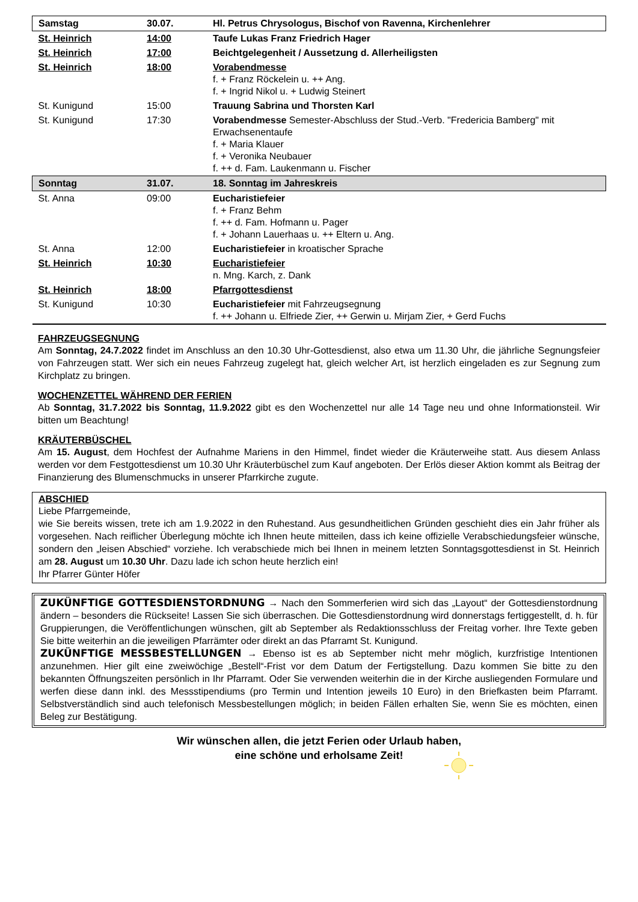| Samstag | 30.07. | Hl. Petrus Chrysologus, Bischof von Ravenna, Kirchenlehrer |
| St. Heinrich | 14:00 | Taufe Lukas Franz Friedrich Hager |
| St. Heinrich | 17:00 | Beichtgelegenheit / Aussetzung d. Allerheiligsten |
| St. Heinrich | 18:00 | Vorabendmesse f. + Franz Röckelein u. ++ Ang. f. + Ingrid Nikol u. + Ludwig Steinert |
| St. Kunigund | 15:00 | Trauung Sabrina und Thorsten Karl |
| St. Kunigund | 17:30 | Vorabendmesse Semester-Abschluss der Stud.-Verb. "Fredericia Bamberg" mit Erwachsenentaufe f. + Maria Klauer f. + Veronika Neubauer f. ++ d. Fam. Laukenmann u. Fischer |
| Sonntag | 31.07. | 18. Sonntag im Jahreskreis |
| St. Anna | 09:00 | Eucharistiefeier f. + Franz Behm f. ++ d. Fam. Hofmann u. Pager f. + Johann Lauerhaas u. ++ Eltern u. Ang. |
| St. Anna | 12:00 | Eucharistiefeier in kroatischer Sprache |
| St. Heinrich | 10:30 | Eucharistiefeier n. Mng. Karch, z. Dank |
| St. Heinrich | 18:00 | Pfarrgottesdienst |
| St. Kunigund | 10:30 | Eucharistiefeier mit Fahrzeugsegnung f. ++ Johann u. Elfriede Zier, ++ Gerwin u. Mirjam Zier, + Gerd Fuchs |
FAHRZEUGSEGNUNG
Am Sonntag, 24.7.2022 findet im Anschluss an den 10.30 Uhr-Gottesdienst, also etwa um 11.30 Uhr, die jährliche Segnungsfeier von Fahrzeugen statt. Wer sich ein neues Fahrzeug zugelegt hat, gleich welcher Art, ist herzlich eingeladen es zur Segnung zum Kirchplatz zu bringen.
WOCHENZETTEL WÄHREND DER FERIEN
Ab Sonntag, 31.7.2022 bis Sonntag, 11.9.2022 gibt es den Wochenzettel nur alle 14 Tage neu und ohne Informationsteil. Wir bitten um Beachtung!
KRÄUTERBÜSCHEL
Am 15. August, dem Hochfest der Aufnahme Mariens in den Himmel, findet wieder die Kräuterweihe statt. Aus diesem Anlass werden vor dem Festgottesdienst um 10.30 Uhr Kräuterbüschel zum Kauf angeboten. Der Erlös dieser Aktion kommt als Beitrag der Finanzierung des Blumenschmucks in unserer Pfarrkirche zugute.
ABSCHIED
Liebe Pfarrgemeinde,
wie Sie bereits wissen, trete ich am 1.9.2022 in den Ruhestand. Aus gesundheitlichen Gründen geschieht dies ein Jahr früher als vorgesehen. Nach reiflicher Überlegung möchte ich Ihnen heute mitteilen, dass ich keine offizielle Verabschiedungsfeier wünsche, sondern den „leisen Abschied“ vorziehe. Ich verabschiede mich bei Ihnen in meinem letzten Sonntagsgottesdienst in St. Heinrich am 28. August um 10.30 Uhr. Dazu lade ich schon heute herzlich ein!
Ihr Pfarrer Günter Höfer
ZUKÜNFTIGE GOTTESDIENSTORDNUNG → Nach den Sommerferien wird sich das „Layout“ der Gottesdienstordnung ändern – besonders die Rückseite! Lassen Sie sich überraschen. Die Gottesdienstordnung wird donnerstags fertiggestellt, d. h. für Gruppierungen, die Veröffentlichungen wünschen, gilt ab September als Redaktionsschluss der Freitag vorher. Ihre Texte geben Sie bitte weiterhin an die jeweiligen Pfarrämter oder direkt an das Pfarramt St. Kunigund.
ZUKÜNFTIGE MESSBESTELLUNGEN → Ebenso ist es ab September nicht mehr möglich, kurzfristige Intentionen anzunehmen. Hier gilt eine zweiwöchige „Bestell“-Frist vor dem Datum der Fertigstellung. Dazu kommen Sie bitte zu den bekannten Öffnungszeiten persönlich in Ihr Pfarramt. Oder Sie verwenden weiterhin die in der Kirche ausliegenden Formulare und werfen diese dann inkl. des Messstipendiums (pro Termin und Intention jeweils 10 Euro) in den Briefkasten beim Pfarramt. Selbstverständlich sind auch telefonisch Messbestellungen möglich; in beiden Fällen erhalten Sie, wenn Sie es möchten, einen Beleg zur Bestätigung.
Wir wünschen allen, die jetzt Ferien oder Urlaub haben,
eine schöne und erholsame Zeit!